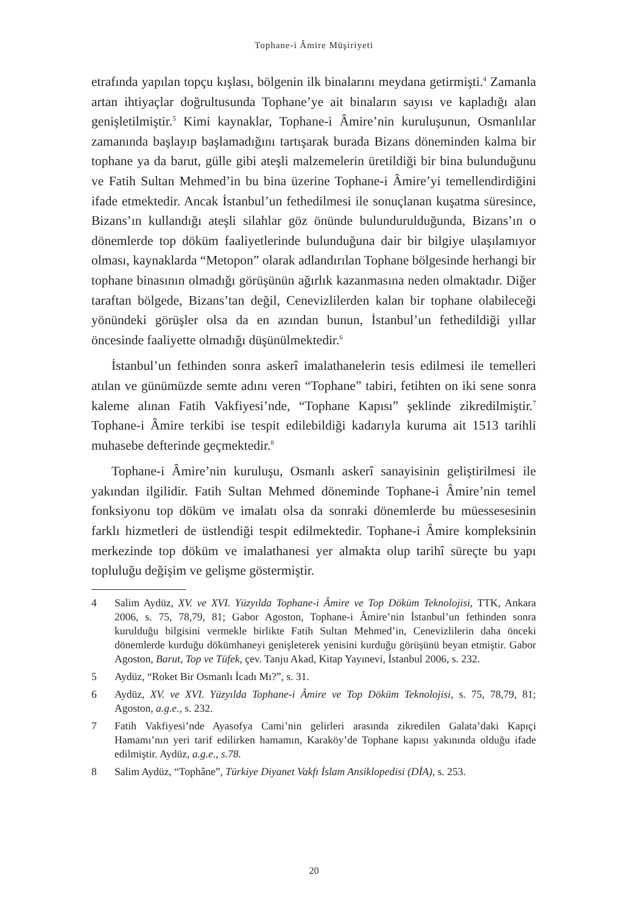Tophane-i Âmire Müşiriyeti
etrafında yapılan topçu kışlası, bölgenin ilk binalarını meydana getirmişti.<sup>4</sup> Zamanla artan ihtiyaçlar doğrultusunda Tophane’ye ait binaların sayısı ve kapladığı alan genişletilmiştir.<sup>5</sup> Kimi kaynaklar, Tophane-i Âmire’nin kuruluşunun, Osmanlılar zamanında başlayıp başlamadığını tartışarak burada Bizans döneminden kalma bir tophane ya da barut, gülle gibi ateşli malzemelerin üretildiği bir bina bulunduğunu ve Fatih Sultan Mehmed’in bu bina üzerine Tophane-i Âmire’yi temellendirdiğini ifade etmektedir. Ancak İstanbul’un fethedilmesi ile sonuçlanan kuşatma süresince, Bizans’ın kullandığı ateşli silahlar göz önünde bulundurulduğunda, Bizans’ın o dönemlerde top döküm faaliyetlerinde bulunduğuna dair bir bilgiye ulaşılamıyor olması, kaynaklarda “Metopon” olarak adlandırılan Tophane bölgesinde herhangi bir tophane binasının olmadığı görüşünün ağırlık kazanmasına neden olmaktadır. Diğer taraftan bölgede, Bizans’tan değil, Cenevizlilerden kalan bir tophane olabileceği yönündeki görüşler olsa da en azından bunun, İstanbul’un fethedildiği yıllar öncesinde faaliyette olmadığı düşünülmektedir.<sup>6</sup>
İstanbul’un fethinden sonra askerî imalathanelerin tesis edilmesi ile temelleri atılan ve günümüzde semte adını veren “Tophane” tabiri, fetihten on iki sene sonra kaleme alınan Fatih Vakfiyesi’nde, “Tophane Kapısı” şeklinde zikredilmiştir.<sup>7</sup> Tophane-i Âmire terkibi ise tespit edilebildiği kadarıyla kuruma ait 1513 tarihli muhasebe defterinde geçmektedir.<sup>8</sup>
Tophane-i Âmire’nin kuruluşu, Osmanlı askerî sanayisinin geliştirilmesi ile yakından ilgilidir. Fatih Sultan Mehmed döneminde Tophane-i Âmire’nin temel fonksiyonu top döküm ve imalatı olsa da sonraki dönemlerde bu müessesesinin farklı hizmetleri de üstlendiği tespit edilmektedir. Tophane-i Âmire kompleksinin merkezinde top döküm ve imalathanesi yer almakta olup tarihî süreçte bu yapı topluluğu değişim ve gelişme göstermiştir.
4 Salim Aydüz, XV. ve XVI. Yüzyılda Tophane-i Âmire ve Top Döküm Teknolojisi, TTK, Ankara 2006, s. 75, 78,79, 81; Gabor Agoston, Tophane-i Âmire’nin İstanbul’un fethinden sonra kurulduğu bilgisini vermekle birlikte Fatih Sultan Mehmed’in, Cenevizlilerin daha önceki dönemlerde kurduğu dökümhaneyi genişleterek yenisini kurduğu görüşünü beyan etmiştir. Gabor Agoston, Barut, Top ve Tüfek, çev. Tanju Akad, Kitap Yayınevi, İstanbul 2006, s. 232.
5 Aydüz, “Roket Bir Osmanlı İcadı Mı?”, s. 31.
6 Aydüz, XV. ve XVI. Yüzyılda Tophane-i Âmire ve Top Döküm Teknolojisi, s. 75, 78,79, 81; Agoston, a.g.e., s. 232.
7 Fatih Vakfiyesi’nde Ayasofya Cami’nin gelirleri arasında zikredilen Galata’daki Kapıçi Hamamı’nın yeri tarif edilirken hamamın, Karaköy’de Tophane kapısı yakınında olduğu ifade edilmiştir. Aydüz, a.g.e., s.78.
8 Salim Aydüz, “Tophâne”, Türkiye Diyanet Vakfı İslam Ansiklopedisi (DİA), s. 253.
20